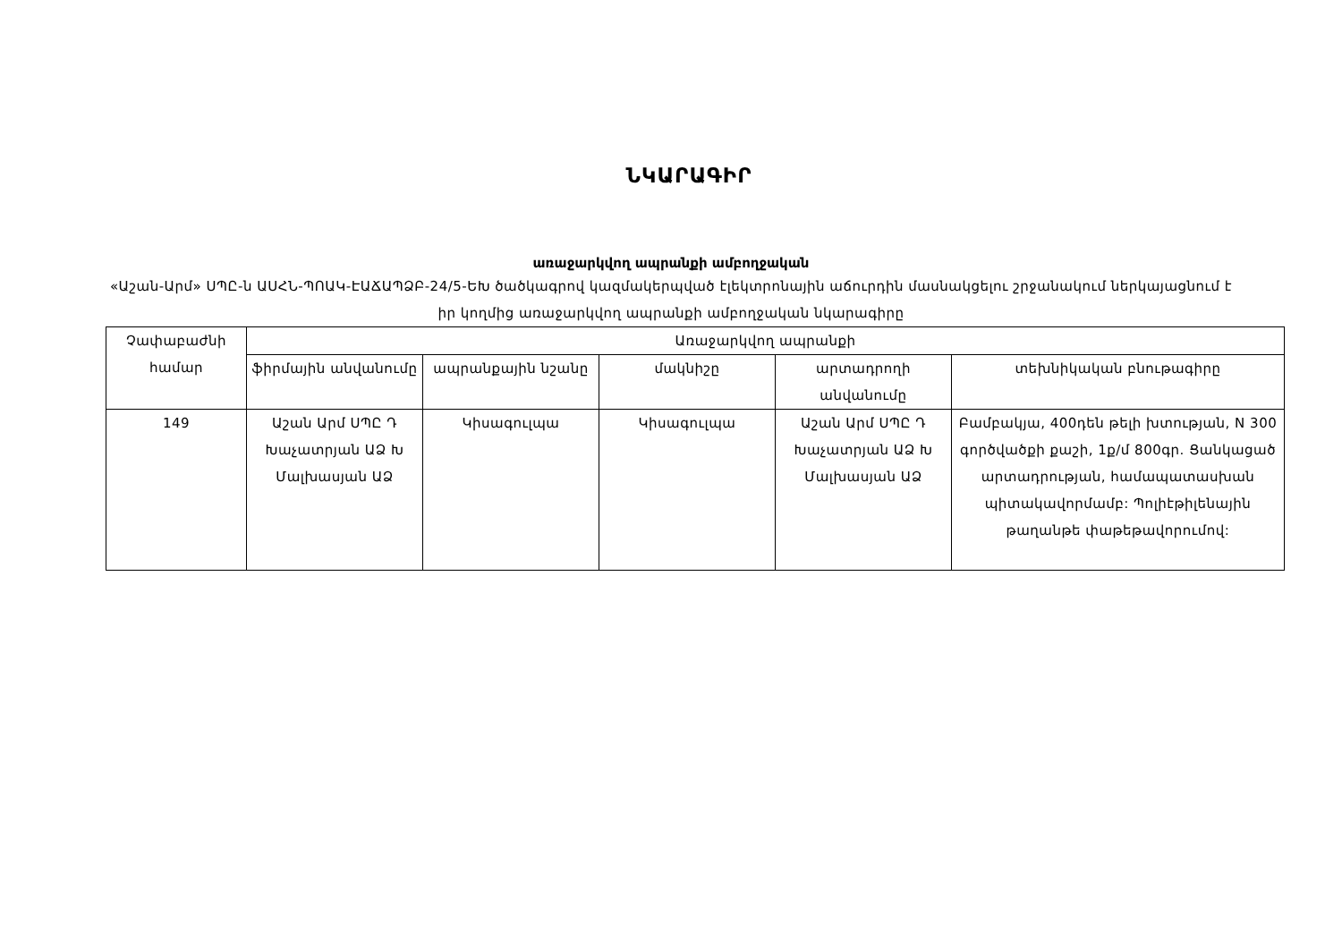ՆԿԱՐԱԳԻՐ
առաջարկվող ապրանքի ամբողջական
«Աշան-Արմ» ՍՊԸ-ն ԱՍՀՆ-ՊՈԱԿ-ԷԱՃԱՊՁԲ-24/5-ԵԽ ծածկագրով կազմակերպված էլեկտրոնային աճուրդին մասնակցելու շրջանակում ներկայացնում է իր կողմից առաջարկվող ապրանքի ամբողջական նկարագիրը
| Չափաբաժնի համար | Առաջարկվող ապրանքի | | | | |
| --- | --- | --- | --- | --- | --- |
| | ֆիրմային անվանումը | ապրանքային նշանը | մակնիշը | արտադրողի անվանումը | տեխնիկական բնութագիրը |
| 149 | Աշան Արմ ՍՊԸ Դ Խաչատրյան ԱՁ Խ Մալխասյան ԱՁ | Կիսագուլպա | Կիսագուլպա | Աշան Արմ ՍՊԸ Դ Խաչատրյան ԱՁ Խ Մալխասյան ԱՁ | Բամբակյա, 400դեն թելի խտության, N 300 գործվածքի քաշի, 1ք/մ 800գր. Ցանկացած արտադրության, համապատասխան պիտակավորմամբ: Պոլիէթիլենային թաղանթե փաթեթավորումով: |